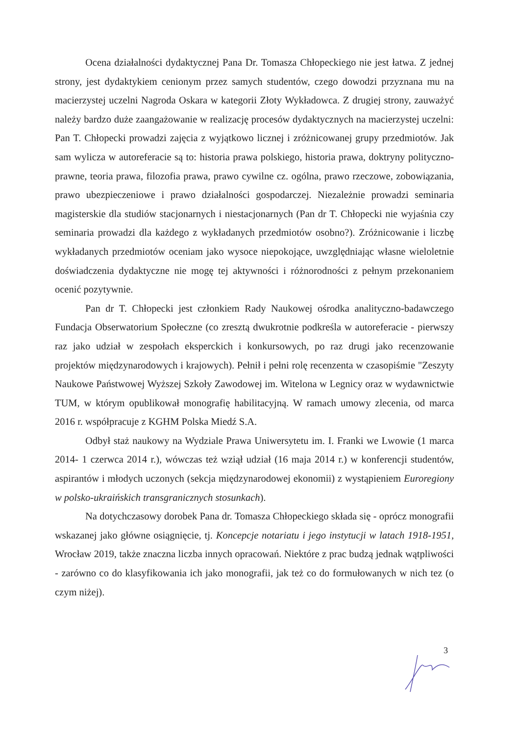Ocena działalności dydaktycznej Pana Dr. Tomasza Chłopeckiego nie jest łatwa. Z jednej strony, jest dydaktykiem cenionym przez samych studentów, czego dowodzi przyznana mu na macierzystej uczelni Nagroda Oskara w kategorii Złoty Wykładowca. Z drugiej strony, zauważyć należy bardzo duże zaangażowanie w realizację procesów dydaktycznych na macierzystej uczelni: Pan T. Chłopecki prowadzi zajęcia z wyjątkowo licznej i zróżnicowanej grupy przedmiotów. Jak sam wylicza w autoreferacie są to: historia prawa polskiego, historia prawa, doktryny polityczno-prawne, teoria prawa, filozofia prawa, prawo cywilne cz. ogólna, prawo rzeczowe, zobowiązania, prawo ubezpieczeniowe i prawo działalności gospodarczej. Niezależnie prowadzi seminaria magisterskie dla studiów stacjonarnych i niestacjonarnych (Pan dr T. Chłopecki nie wyjaśnia czy seminaria prowadzi dla każdego z wykładanych przedmiotów osobno?). Zróżnicowanie i liczbę wykładanych przedmiotów oceniam jako wysoce niepokojące, uwzględniając własne wieloletnie doświadczenia dydaktyczne nie mogę tej aktywności i różnorodności z pełnym przekonaniem ocenić pozytywnie.
Pan dr T. Chłopecki jest członkiem Rady Naukowej ośrodka analityczno-badawczego Fundacja Obserwatorium Społeczne (co zresztą dwukrotnie podkreśla w autoreferacie - pierwszy raz jako udział w zespołach eksperckich i konkursowych, po raz drugi jako recenzowanie projektów międzynarodowych i krajowych). Pełnił i pełni rolę recenzenta w czasopiśmie "Zeszyty Naukowe Państwowej Wyższej Szkoły Zawodowej im. Witelona w Legnicy oraz w wydawnictwie TUM, w którym opublikował monografię habilitacyjną. W ramach umowy zlecenia, od marca 2016 r. współpracuje z KGHM Polska Miedź S.A.
Odbył staż naukowy na Wydziale Prawa Uniwersytetu im. I. Franki we Lwowie (1 marca 2014- 1 czerwca 2014 r.), wówczas też wziął udział (16 maja 2014 r.) w konferencji studentów, aspirantów i młodych uczonych (sekcja międzynarodowej ekonomii) z wystąpieniem Euroregiony w polsko-ukraińskich transgranicznych stosunkach).
Na dotychczasowy dorobek Pana dr. Tomasza Chłopeckiego składa się - oprócz monografii wskazanej jako główne osiągnięcie, tj. Koncepcje notariatu i jego instytucji w latach 1918-1951, Wrocław 2019, także znaczna liczba innych opracowań. Niektóre z prac budzą jednak wątpliwości - zarówno co do klasyfikowania ich jako monografii, jak też co do formułowanych w nich tez (o czym niżej).
3